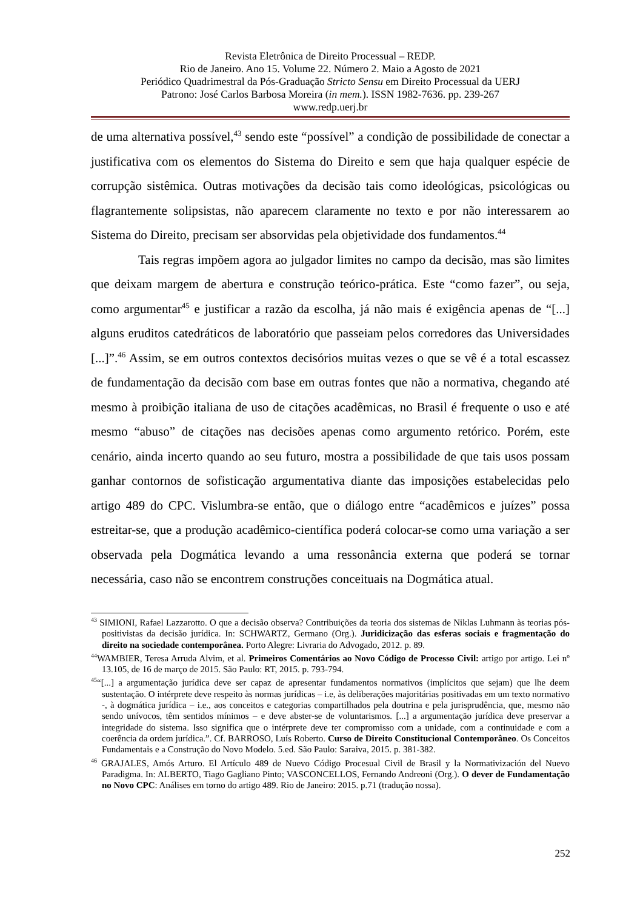Revista Eletrônica de Direito Processual – REDP.
Rio de Janeiro. Ano 15. Volume 22. Número 2. Maio a Agosto de 2021
Periódico Quadrimestral da Pós-Graduação Stricto Sensu em Direito Processual da UERJ
Patrono: José Carlos Barbosa Moreira (in mem.). ISSN 1982-7636. pp. 239-267
www.redp.uerj.br
de uma alternativa possível,<sup>43</sup> sendo este “possível” a condição de possibilidade de conectar a justificativa com os elementos do Sistema do Direito e sem que haja qualquer espécie de corrupção sistêmica. Outras motivações da decisão tais como ideológicas, psicológicas ou flagrantemente solipsistas, não aparecem claramente no texto e por não interessarem ao Sistema do Direito, precisam ser absorvidas pela objetividade dos fundamentos.<sup>44</sup>
Tais regras impõem agora ao julgador limites no campo da decisão, mas são limites que deixam margem de abertura e construção teórico-prática. Este “como fazer”, ou seja, como argumentar<sup>45</sup> e justificar a razão da escolha, já não mais é exigência apenas de “[...] alguns eruditos catedráticos de laboratório que passeiam pelos corredores das Universidades [...]”.<sup>46</sup> Assim, se em outros contextos decisórios muitas vezes o que se vê é a total escassez de fundamentação da decisão com base em outras fontes que não a normativa, chegando até mesmo à proibição italiana de uso de citações acadêmicas, no Brasil é frequente o uso e até mesmo “abuso” de citações nas decisões apenas como argumento retórico. Porém, este cenário, ainda incerto quando ao seu futuro, mostra a possibilidade de que tais usos possam ganhar contornos de sofisticação argumentativa diante das imposições estabelecidas pelo artigo 489 do CPC. Vislumbra-se então, que o diálogo entre “acadêmicos e juízes” possa estreitar-se, que a produção acadêmico-científica poderá colocar-se como uma variação a ser observada pela Dogmática levando a uma ressonância externa que poderá se tornar necessária, caso não se encontrem construções conceituais na Dogmática atual.
<sup>43</sup> SIMIONI, Rafael Lazzarotto. O que a decisão observa? Contribuições da teoria dos sistemas de Niklas Luhmann às teorias pós-positivistas da decisão jurídica. In: SCHWARTZ, Germano (Org.). Juridicização das esferas sociais e fragmentação do direito na sociedade contemporânea. Porto Alegre: Livraria do Advogado, 2012. p. 89.
<sup>44</sup> WAMBIER, Teresa Arruda Alvim, et al. Primeiros Comentários ao Novo Código de Processo Civil: artigo por artigo. Lei nº 13.105, de 16 de março de 2015. São Paulo: RT, 2015. p. 793-794.
<sup>45</sup> “[...] a argumentação jurídica deve ser capaz de apresentar fundamentos normativos (implícitos que sejam) que lhe deem sustentação. O intérprete deve respeito às normas jurídicas – i.e, às deliberações majoritárias positivadas em um texto normativo -, à dogmática jurídica – i.e., aos conceitos e categorias compartilhados pela doutrina e pela jurisprudência, que, mesmo não sendo unívocos, têm sentidos mínimos – e deve abster-se de voluntarismos. [...] a argumentação jurídica deve preservar a integridade do sistema. Isso significa que o intérprete deve ter compromisso com a unidade, com a continuidade e com a coerência da ordem jurídica.”. Cf. BARROSO, Luís Roberto. Curso de Direito Constitucional Contemporâneo. Os Conceitos Fundamentais e a Construção do Novo Modelo. 5.ed. São Paulo: Saraiva, 2015. p. 381-382.
<sup>46</sup> GRAJALES, Amós Arturo. El Artículo 489 de Nuevo Código Procesual Civil de Brasil y la Normativización del Nuevo Paradigma. In: ALBERTO, Tiago Gagliano Pinto; VASCONCELLOS, Fernando Andreoni (Org.). O dever de Fundamentação no Novo CPC: Análises em torno do artigo 489. Rio de Janeiro: 2015. p.71 (tradução nossa).
252